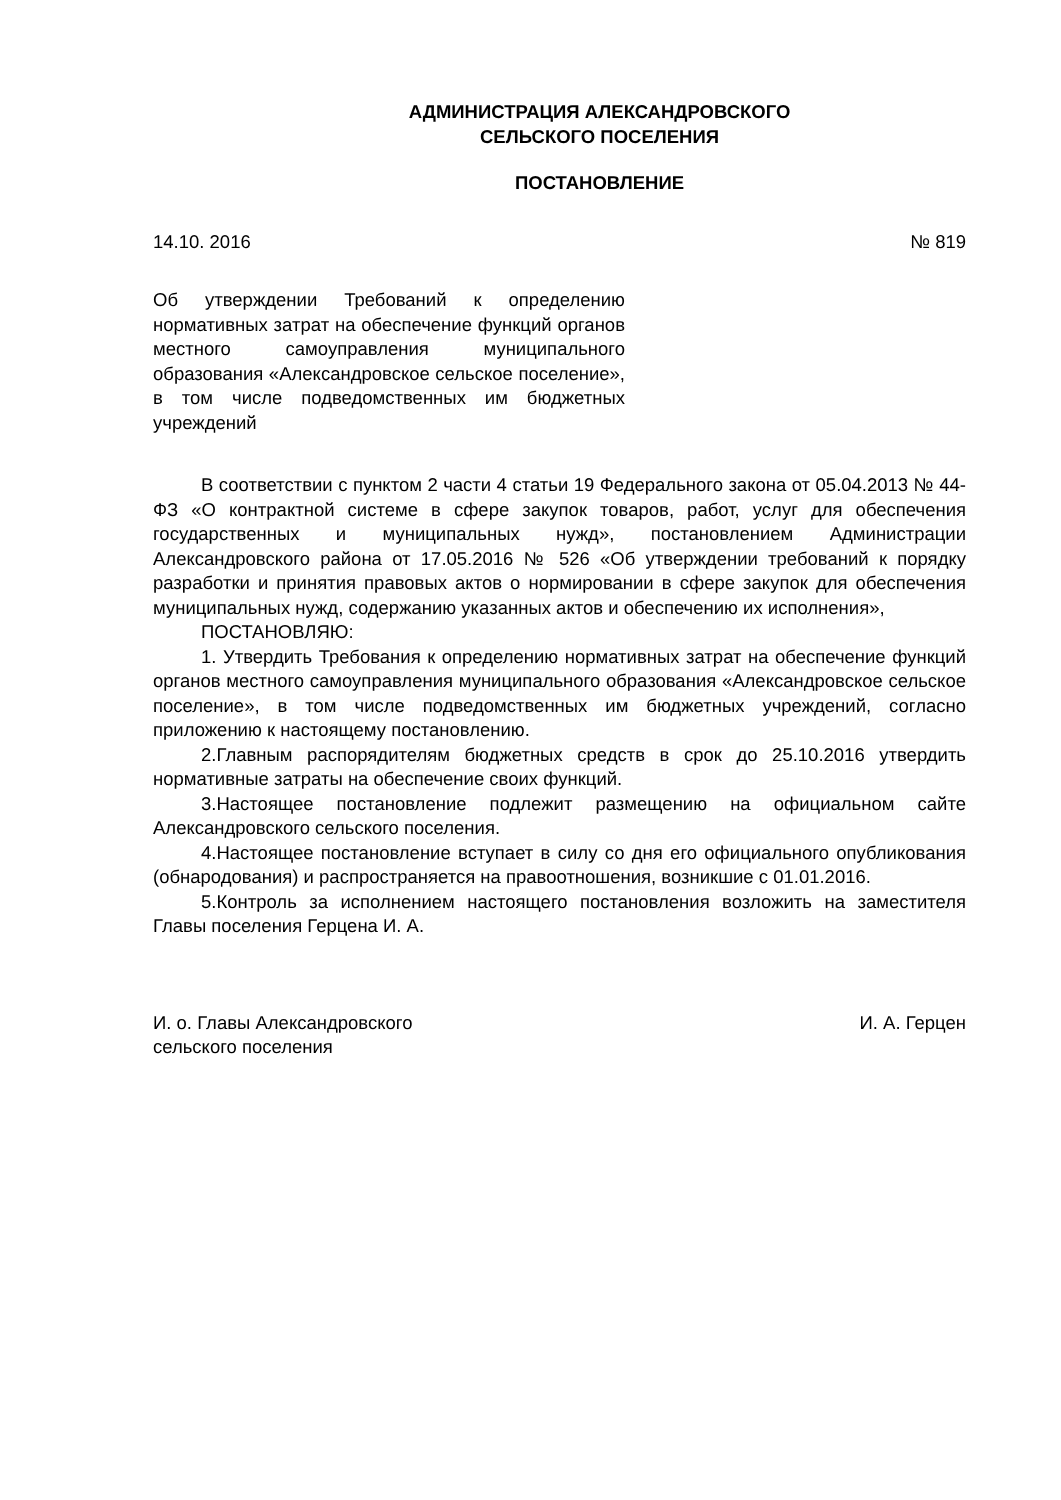АДМИНИСТРАЦИЯ АЛЕКСАНДРОВСКОГО
СЕЛЬСКОГО ПОСЕЛЕНИЯ
ПОСТАНОВЛЕНИЕ
14.10. 2016 № 819
Об утверждении Требований к определению нормативных затрат на обеспечение функций органов местного самоуправления муниципального образования «Александровское сельское поселение», в том числе подведомственных им бюджетных учреждений
В соответствии с пунктом 2 части 4 статьи 19 Федерального закона от 05.04.2013 № 44-ФЗ «О контрактной системе в сфере закупок товаров, работ, услуг для обеспечения государственных и муниципальных нужд», постановлением Администрации Александровского района от 17.05.2016 № 526 «Об утверждении требований к порядку разработки и принятия правовых актов о нормировании в сфере закупок для обеспечения муниципальных нужд, содержанию указанных актов и обеспечению их исполнения»,
ПОСТАНОВЛЯЮ:
1. Утвердить Требования к определению нормативных затрат на обеспечение функций органов местного самоуправления муниципального образования «Александровское сельское поселение», в том числе подведомственных им бюджетных учреждений, согласно приложению к настоящему постановлению.
2.Главным распорядителям бюджетных средств в срок до 25.10.2016 утвердить нормативные затраты на обеспечение своих функций.
3.Настоящее постановление подлежит размещению на официальном сайте Александровского сельского поселения.
4.Настоящее постановление вступает в силу со дня его официального опубликования (обнародования) и распространяется на правоотношения, возникшие с 01.01.2016.
5.Контроль за исполнением настоящего постановления возложить на заместителя Главы поселения Герцена И. А.
И. о. Главы Александровского
сельского поселения И. А. Герцен